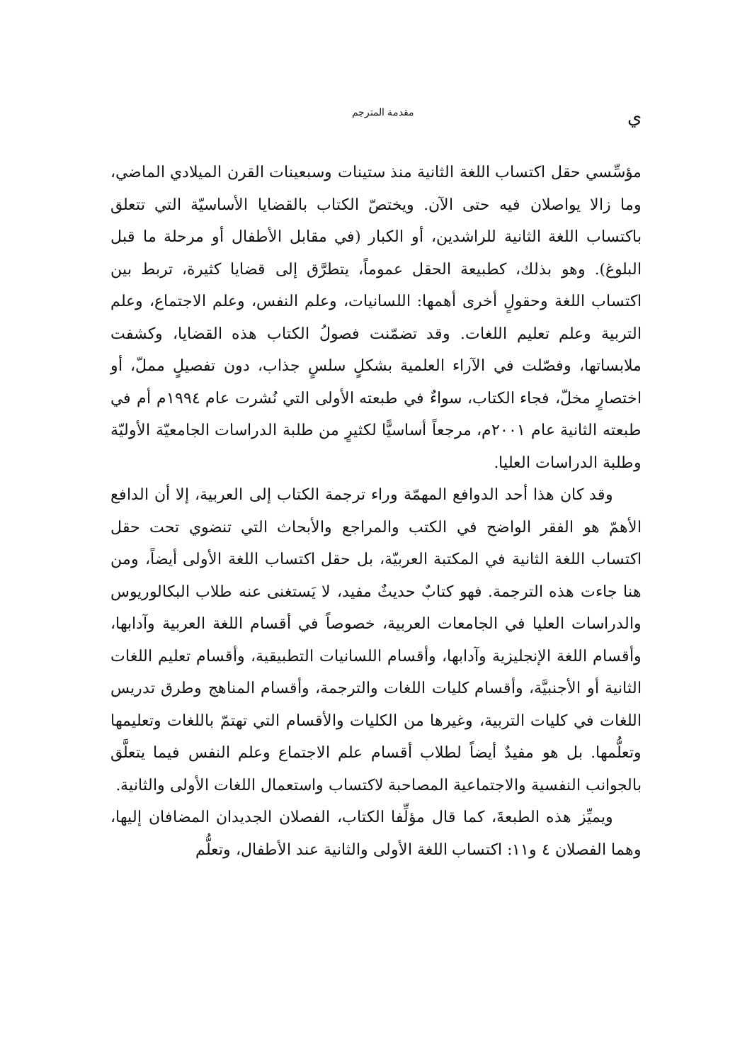يمقدمة المترجم
مؤسِّسي حقل اكتساب اللغة الثانية منذ ستينات وسبعينات القرن الميلادي الماضي، وما زالا يواصلان فيه حتى الآن. ويختصّ الكتاب بالقضايا الأساسيّة التي تتعلق باكتساب اللغة الثانية للراشدين، أو الكبار (في مقابل الأطفال أو مرحلة ما قبل البلوغ). وهو بذلك، كطبيعة الحقل عموماً، يتطرَّق إلى قضايا كثيرة، تربط بين اكتساب اللغة وحقولٍ أخرى أهمها: اللسانيات، وعلم النفس، وعلم الاجتماع، وعلم التربية وعلم تعليم اللغات. وقد تضمّنت فصولُ الكتاب هذه القضايا، وكشفت ملابساتها، وفصّلت في الآراء العلمية بشكلٍ سلسٍ جذاب، دون تفصيلٍ مملّ، أو اختصارٍ مخلّ، فجاء الكتاب، سواءٌ في طبعته الأولى التي نُشرت عام ١٩٩٤م أم في طبعته الثانية عام ٢٠٠١م، مرجعاً أساسيًّا لكثيرٍ من طلبة الدراسات الجامعيّة الأوليّة وطلبة الدراسات العليا.
وقد كان هذا أحد الدوافع المهمّة وراء ترجمة الكتاب إلى العربية، إلا أن الدافع الأهمّ هو الفقر الواضح في الكتب والمراجع والأبحاث التي تنضوي تحت حقل اكتساب اللغة الثانية في المكتبة العربيّة، بل حقل اكتساب اللغة الأولى أيضاً، ومن هنا جاءت هذه الترجمة. فهو كتابٌ حديثٌ مفيد، لا يَستغنى عنه طلاب البكالوريوس والدراسات العليا في الجامعات العربية، خصوصاً في أقسام اللغة العربية وآدابها، وأقسام اللغة الإنجليزية وآدابها، وأقسام اللسانيات التطبيقية، وأقسام تعليم اللغات الثانية أو الأجنبيَّة، وأقسام كليات اللغات والترجمة، وأقسام المناهج وطرق تدريس اللغات في كليات التربية، وغيرها من الكليات والأقسام التي تهتمّ باللغات وتعليمها وتعلُّمها. بل هو مفيدٌ أيضاً لطلاب أقسام علم الاجتماع وعلم النفس فيما يتعلَّق بالجوانب النفسية والاجتماعية المصاحبة لاكتساب واستعمال اللغات الأولى والثانية.
ويميِّز هذه الطبعةَ، كما قال مؤلِّفا الكتاب، الفصلان الجديدان المضافان إليها، وهما الفصلان ٤ و١١: اكتساب اللغة الأولى والثانية عند الأطفال، وتعلُّم